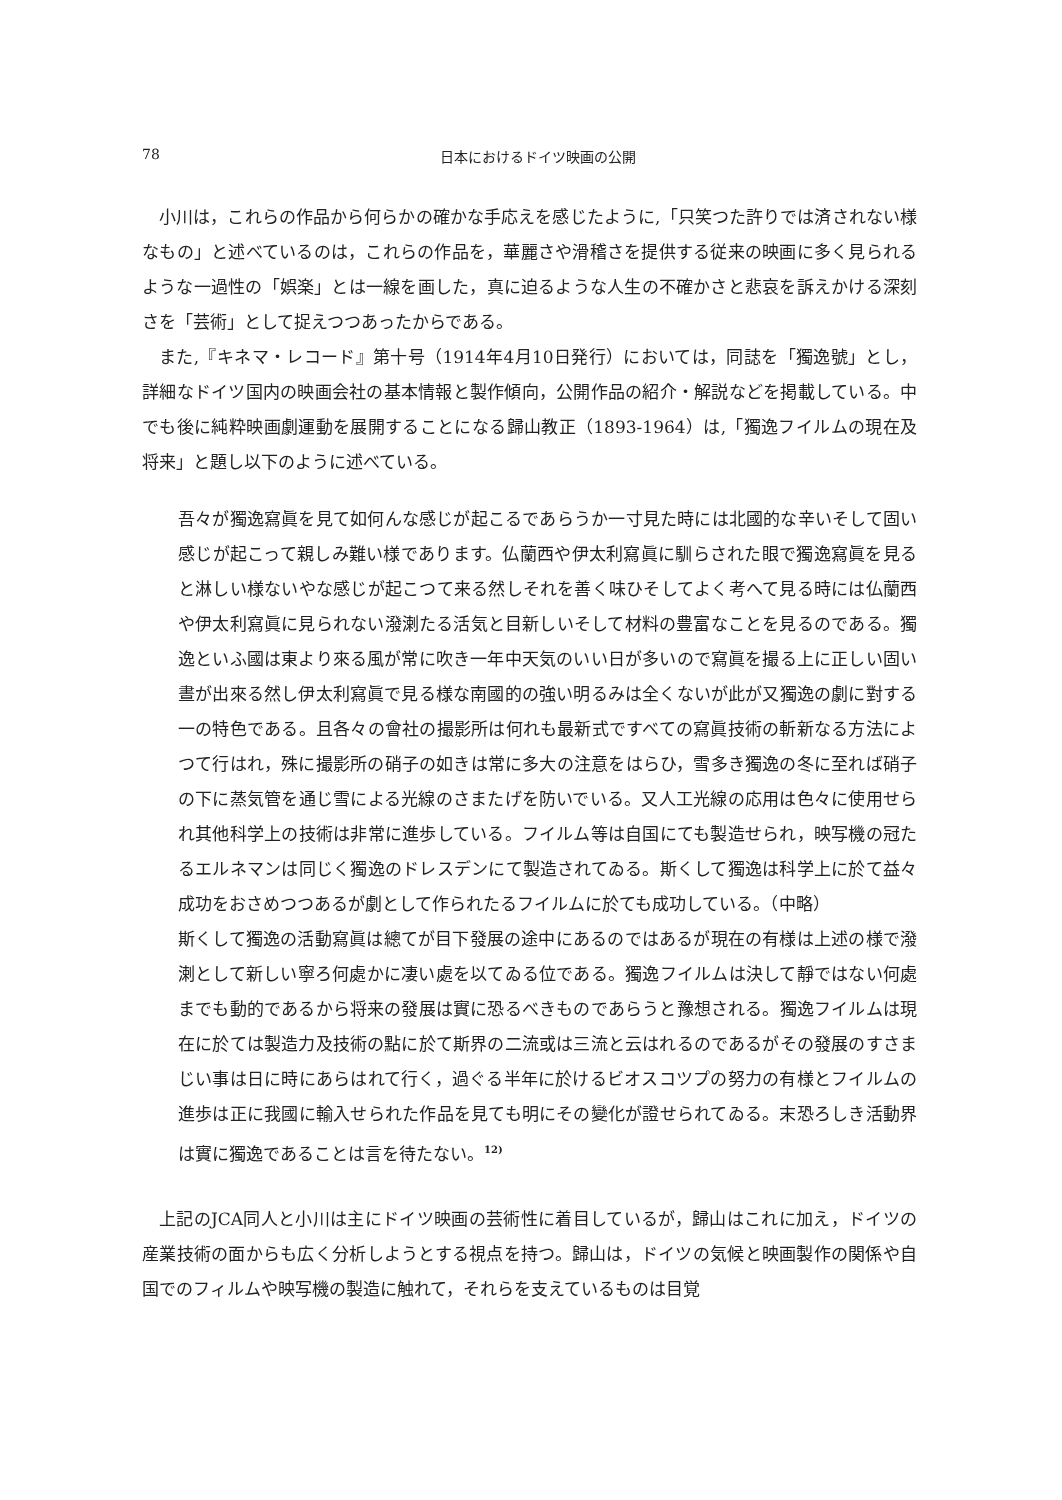78
日本におけるドイツ映画の公開
小川は，これらの作品から何らかの確かな手応えを感じたように,「只笑つた許りでは済されない様なもの」と述べているのは，これらの作品を，華麗さや滑稽さを提供する従来の映画に多く見られるような一過性の「娯楽」とは一線を画した，真に迫るような人生の不確かさと悲哀を訴えかける深刻さを「芸術」として捉えつつあったからである。
また,『キネマ・レコード』第十号（1914年4月10日発行）においては，同誌を「獨逸號」とし，詳細なドイツ国内の映画会社の基本情報と製作傾向，公開作品の紹介・解説などを掲載している。中でも後に純粋映画劇運動を展開することになる歸山教正（1893-1964）は,「獨逸フイルムの現在及将来」と題し以下のように述べている。
吾々が獨逸寫眞を見て如何んな感じが起こるであらうか一寸見た時には北國的な辛いそして固い感じが起こって親しみ難い様であります。仏蘭西や伊太利寫眞に馴らされた眼で獨逸寫眞を見ると淋しい様ないやな感じが起こつて来る然しそれを善く味ひそしてよく考へて見る時には仏蘭西や伊太利寫眞に見られない潑溂たる活気と目新しいそして材料の豊富なことを見るのである。獨逸といふ國は東より來る風が常に吹き一年中天気のいい日が多いので寫眞を撮る上に正しい固い晝が出來る然し伊太利寫眞で見る様な南國的の強い明るみは全くないが此が又獨逸の劇に對する一の特色である。且各々の會社の撮影所は何れも最新式ですべての寫眞技術の斬新なる方法によつて行はれ，殊に撮影所の硝子の如きは常に多大の注意をはらひ，雪多き獨逸の冬に至れば硝子の下に蒸気管を通じ雪による光線のさまたげを防いでいる。又人工光線の応用は色々に使用せられ其他科学上の技術は非常に進歩している。フイルム等は自国にても製造せられ，映写機の冠たるエルネマンは同じく獨逸のドレスデンにて製造されてゐる。斯くして獨逸は科学上に於て益々成功をおさめつつあるが劇として作られたるフイルムに於ても成功している。（中略）
斯くして獨逸の活動寫眞は總てが目下發展の途中にあるのではあるが現在の有様は上述の様で潑溂として新しい寧ろ何處かに凄い處を以てゐる位である。獨逸フイルムは決して靜ではない何處までも動的であるから将来の發展は實に恐るべきものであらうと豫想される。獨逸フイルムは現在に於ては製造力及技術の點に於て斯界の二流或は三流と云はれるのであるがその發展のすさまじい事は日に時にあらはれて行く，過ぐる半年に於けるビオスコツプの努力の有様とフイルムの進歩は正に我國に輸入せられた作品を見ても明にその變化が證せられてゐる。末恐ろしき活動界は實に獨逸であることは言を待たない。<sup>12)</sup>
上記のJCA同人と小川は主にドイツ映画の芸術性に着目しているが，歸山はこれに加え，ドイツの産業技術の面からも広く分析しようとする視点を持つ。歸山は，ドイツの気候と映画製作の関係や自国でのフィルムや映写機の製造に触れて，それらを支えているものは目覚